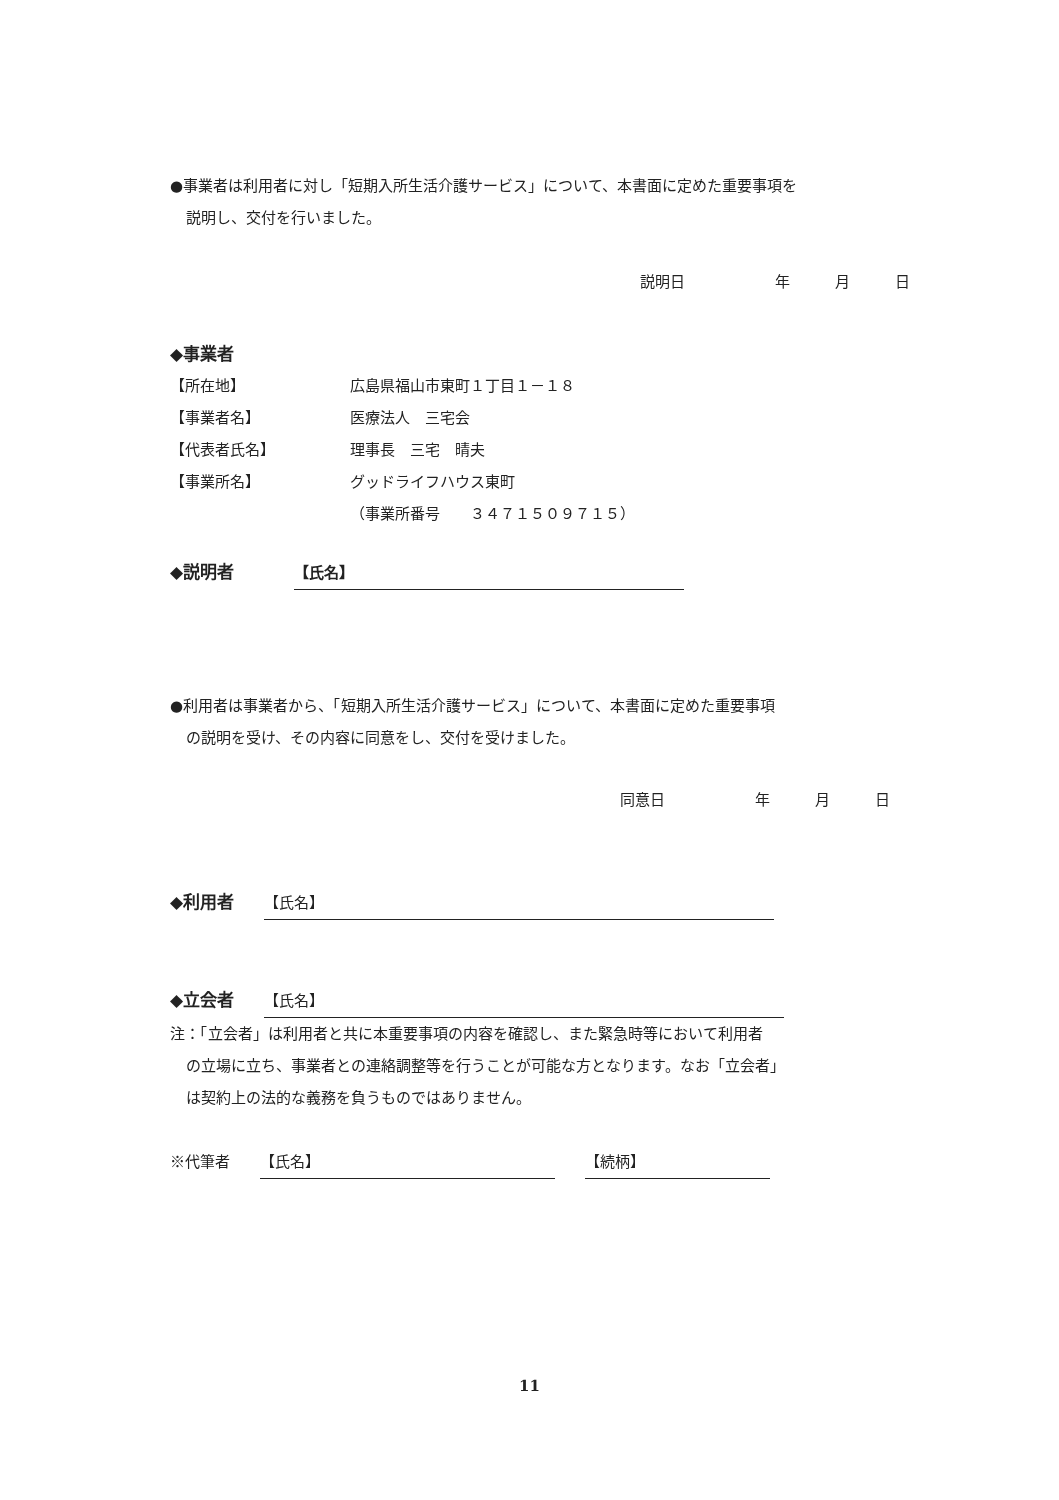●事業者は利用者に対し「短期入所生活介護サービス」について、本書面に定めた重要事項を
説明し、交付を行いました。
説明日　　　　　　年　　　月　　　日
◆事業者
【所在地】 広島県福山市東町１丁目１－１８
【事業者名】 医療法人　三宅会
【代表者氏名】 理事長　三宅　晴夫
【事業所名】 グッドライフハウス東町
（事業所番号　　３４７１５０９７１５）
◆説明者　　　　【氏名】
●利用者は事業者から、「短期入所生活介護サービス」について、本書面に定めた重要事項
の説明を受け、その内容に同意をし、交付を受けました。
同意日　　　　　　年　　　月　　　日
◆利用者　　【氏名】
◆立会者　　【氏名】
注：「立会者」は利用者と共に本重要事項の内容を確認し、また緊急時等において利用者
の立場に立ち、事業者との連絡調整等を行うことが可能な方となります。なお「立会者」
は契約上の法的な義務を負うものではありません。
※代筆者　　【氏名】　　【続柄】
11